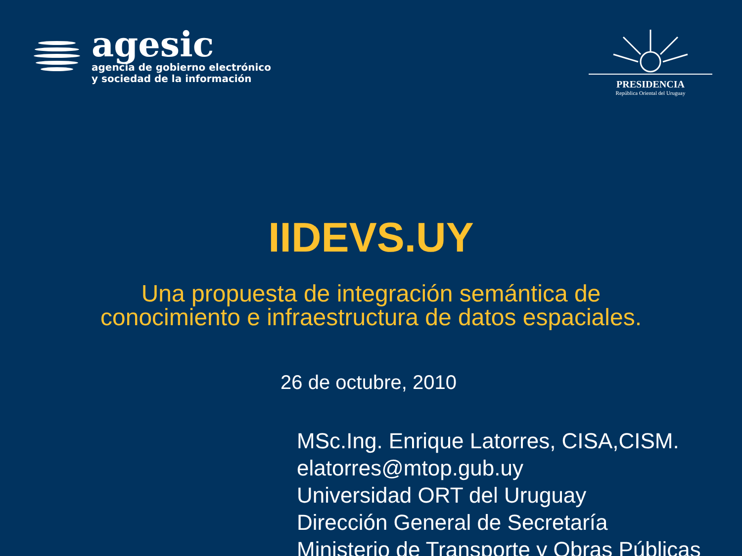agesic
agencia de gobierno electrónico
y sociedad de la información
PRESIDENCIA
República Oriental del Uruguay
IIDEVS.UY
Una propuesta de integración semántica de
conocimiento e infraestructura de datos espaciales.
26 de octubre, 2010
MSc.Ing. Enrique Latorres, CISA,CISM.
elatorres@mtop.gub.uy
Universidad ORT del Uruguay
Dirección General de Secretaría
Ministerio de Transporte y Obras Públicas